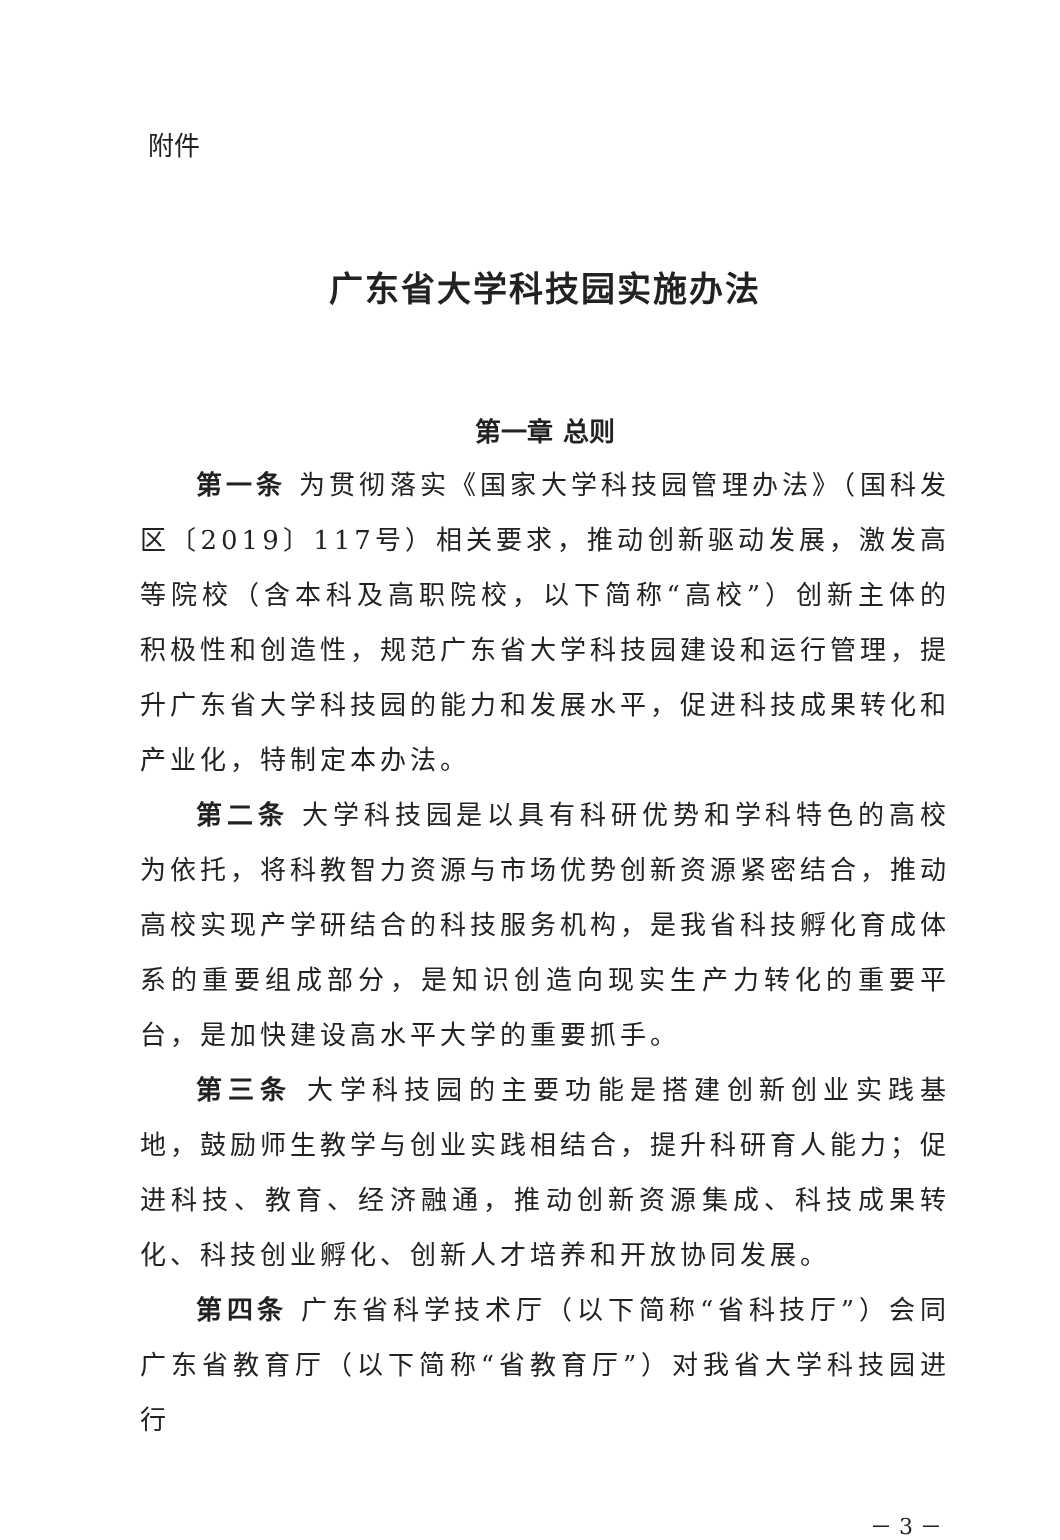附件
广东省大学科技园实施办法
第一章 总则
第一条 为贯彻落实《国家大学科技园管理办法》（国科发区〔2019〕117号）相关要求，推动创新驱动发展，激发高等院校（含本科及高职院校，以下简称“高校”）创新主体的积极性和创造性，规范广东省大学科技园建设和运行管理，提升广东省大学科技园的能力和发展水平，促进科技成果转化和产业化，特制定本办法。
第二条 大学科技园是以具有科研优势和学科特色的高校为依托，将科教智力资源与市场优势创新资源紧密结合，推动高校实现产学研结合的科技服务机构，是我省科技孵化育成体系的重要组成部分，是知识创造向现实生产力转化的重要平台，是加快建设高水平大学的重要抓手。
第三条 大学科技园的主要功能是搭建创新创业实践基地，鼓励师生教学与创业实践相结合，提升科研育人能力；促进科技、教育、经济融通，推动创新资源集成、科技成果转化、科技创业孵化、创新人才培养和开放协同发展。
第四条 广东省科学技术厅（以下简称“省科技厅”）会同广东省教育厅（以下简称“省教育厅”）对我省大学科技园进行
－ 3 －